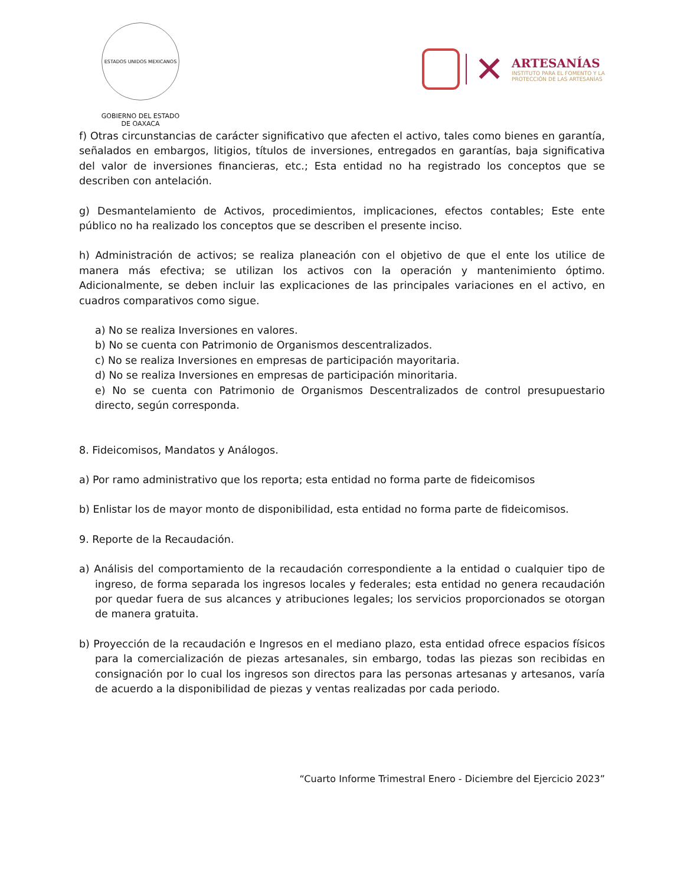ESTADOS UNIDOS MEXICANOS
GOBIERNO DEL ESTADO
DE OAXACA
✕
ARTESANÍAS
INSTITUTO PARA EL FOMENTO Y LA
PROTECCIÓN DE LAS ARTESANÍAS
f) Otras circunstancias de carácter significativo que afecten el activo, tales como bienes en garantía, señalados en embargos, litigios, títulos de inversiones, entregados en garantías, baja significativa del valor de inversiones financieras, etc.; Esta entidad no ha registrado los conceptos que se describen con antelación.
g) Desmantelamiento de Activos, procedimientos, implicaciones, efectos contables; Este ente público no ha realizado los conceptos que se describen el presente inciso.
h) Administración de activos; se realiza planeación con el objetivo de que el ente los utilice de manera más efectiva; se utilizan los activos con la operación y mantenimiento óptimo. Adicionalmente, se deben incluir las explicaciones de las principales variaciones en el activo, en cuadros comparativos como sigue.
a) No se realiza Inversiones en valores.
b) No se cuenta con Patrimonio de Organismos descentralizados.
c) No se realiza Inversiones en empresas de participación mayoritaria.
d) No se realiza Inversiones en empresas de participación minoritaria.
e) No se cuenta con Patrimonio de Organismos Descentralizados de control presupuestario directo, según corresponda.
8. Fideicomisos, Mandatos y Análogos.
a) Por ramo administrativo que los reporta; esta entidad no forma parte de fideicomisos
b) Enlistar los de mayor monto de disponibilidad, esta entidad no forma parte de fideicomisos.
9. Reporte de la Recaudación.
a) Análisis del comportamiento de la recaudación correspondiente a la entidad o cualquier tipo de ingreso, de forma separada los ingresos locales y federales; esta entidad no genera recaudación por quedar fuera de sus alcances y atribuciones legales; los servicios proporcionados se otorgan de manera gratuita.
b) Proyección de la recaudación e Ingresos en el mediano plazo, esta entidad ofrece espacios físicos para la comercialización de piezas artesanales, sin embargo, todas las piezas son recibidas en consignación por lo cual los ingresos son directos para las personas artesanas y artesanos, varía de acuerdo a la disponibilidad de piezas y ventas realizadas por cada periodo.
“Cuarto Informe Trimestral Enero - Diciembre del Ejercicio 2023”